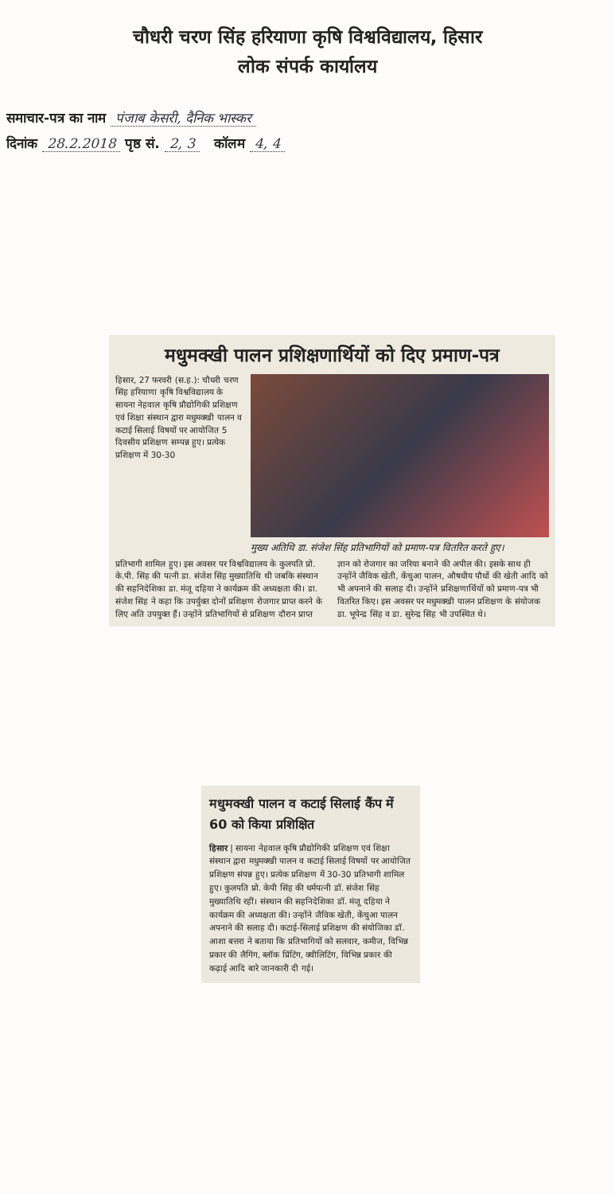चौधरी चरण सिंह हरियाणा कृषि विश्वविद्यालय, हिसार
लोक संपर्क कार्यालय
समाचार-पत्र का नाम पंजाब केसरी, दैनिक भास्कर
दिनांक 28.2.2018 पृष्ठ सं. 2, 3 कॉलम 4, 4
मधुमक्खी पालन प्रशिक्षणार्थियों को दिए प्रमाण-पत्र
हिसार, 27 फरवरी (स.ह.): चौधरी चरण सिंह हरियाणा कृषि विश्वविद्यालय के सायना नेहवाल कृषि प्रौद्योगिकी प्रशिक्षण एवं शिक्षा संस्थान द्वारा मधुमक्खी पालन व कटाई सिलाई विषयों पर आयोजित 5 दिवसीय प्रशिक्षण सम्पन्न हुए। प्रत्येक प्रशिक्षण में 30-30
मुख्य अतिथि डा. संजेश सिंह प्रतिभागियों को प्रमाण-पत्र वितरित करते हुए।
प्रतिभागी शामिल हुए। इस अवसर पर विश्वविद्यालय के कुलपति प्रो. के.पी. सिंह की पत्नी डा. संजेश सिंह मुख्यातिथि थी जबकि संस्थान की सहनिदेशिका डा. मंजू दहिया ने कार्यक्रम की अध्यक्षता की। डा. संजेश सिंह ने कहा कि उपर्युक्त दोनों प्रशिक्षण रोजगार प्राप्त करने के लिए अति उपयुक्त हैं। उन्होंने प्रतिभागियों से प्रशिक्षण दौरान प्राप्त ज्ञान को रोजगार का जरिया बनाने की अपील की। इसके साथ ही उन्होंने जैविक खेती, केंचुआ पालन, औषधीय पौधों की खेती आदि को भी अपनाने की सलाह दी। उन्होंने प्रशिक्षणार्थियों को प्रमाण-पत्र भी वितरित किए। इस अवसर पर मधुमक्खी पालन प्रशिक्षण के संयोजक डा. भूपेन्द्र सिंह व डा. सुरेन्द्र सिंह भी उपस्थित थे।
मधुमक्खी पालन व कटाई सिलाई कैंप में 60 को किया प्रशिक्षित
हिसार | सायना नेहवाल कृषि प्रौद्योगिकी प्रशिक्षण एवं शिक्षा संस्थान द्वारा मधुमक्खी पालन व कटाई सिलाई विषयों पर आयोजित प्रशिक्षण संपन्न हुए। प्रत्येक प्रशिक्षण में 30-30 प्रतिभागी शामिल हुए। कुलपति प्रो. केपी सिंह की धर्मपत्नी डॉ. संजेश सिंह मुख्यातिथि रहीं। संस्थान की सहनिदेशिका डॉ. मंजू दहिया ने कार्यक्रम की अध्यक्षता की। उन्होंने जैविक खेती, केंचुआ पालन अपनाने की सलाह दी। कटाई-सिलाई प्रशिक्षण की संयोजिका डॉ. आशा बत्तरा ने बताया कि प्रतिभागियों को सलवार, कमीज, विभिन्न प्रकार की लैगिंग, ब्लॉक प्रिंटिंग, क्वीलिटिंग, विभिन्न प्रकार की कढ़ाई आदि बारे जानकारी दी गई।